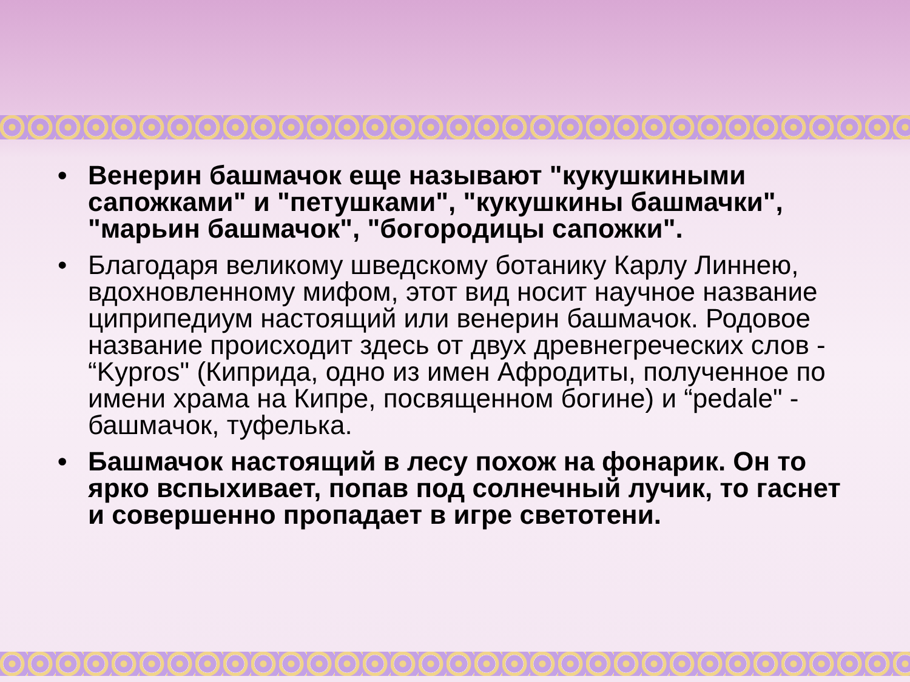• Венерин башмачок еще называют "кукушкиными сапожками" и "петушками", "кукушкины башмачки", "марьин башмачок", "богородицы сапожки".
• Благодаря великому шведскому ботанику Карлу Линнею, вдохновленному мифом, этот вид носит научное название циприпедиум настоящий или венерин башмачок. Родовое название происходит здесь от двух древнегреческих слов - “Kypros" (Киприда, одно из имен Афродиты, полученное по имени храма на Кипре, посвященном богине) и “pedale" - башмачок, туфелька.
• Башмачок настоящий в лесу похож на фонарик. Он то ярко вспыхивает, попав под солнечный лучик, то гаснет и совершенно пропадает в игре светотени.